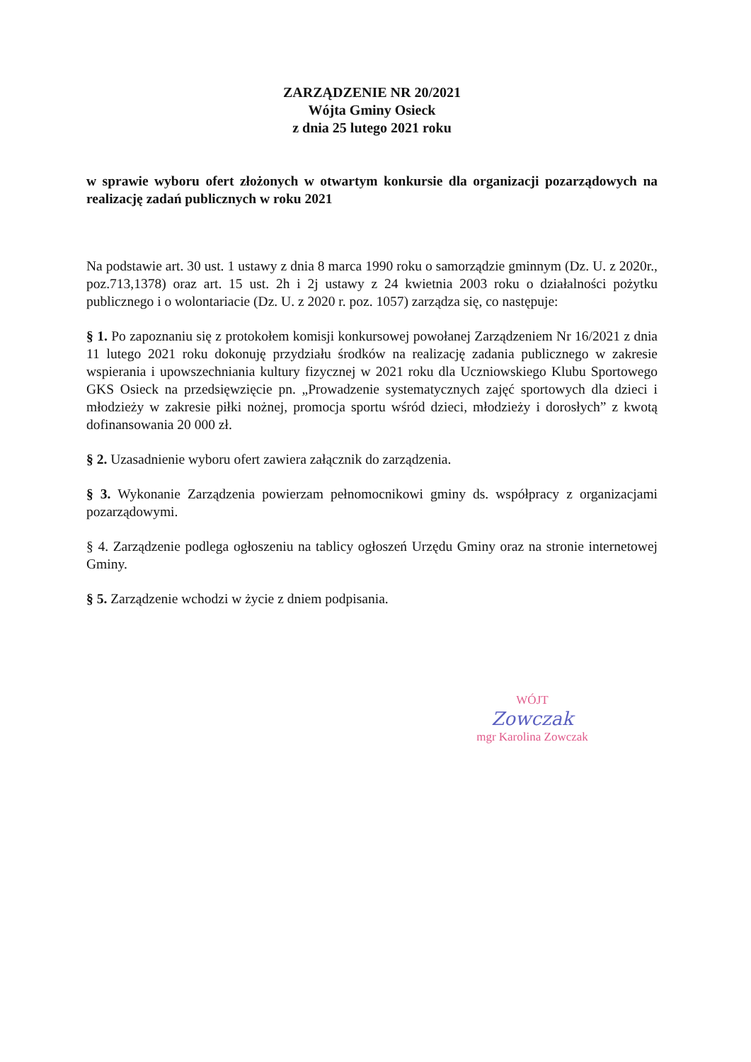ZARZĄDZENIE NR 20/2021
Wójta Gminy Osieck
z dnia 25 lutego 2021 roku
w sprawie wyboru ofert złożonych w otwartym konkursie dla organizacji pozarządowych na realizację zadań publicznych w roku 2021
Na podstawie art. 30 ust. 1 ustawy z dnia 8 marca 1990 roku o samorządzie gminnym (Dz. U. z 2020r., poz.713,1378) oraz art. 15 ust. 2h i 2j ustawy z 24 kwietnia 2003 roku o działalności pożytku publicznego i o wolontariacie (Dz. U. z 2020 r. poz. 1057) zarządza się, co następuje:
§ 1. Po zapoznaniu się z protokołem komisji konkursowej powołanej Zarządzeniem Nr 16/2021 z dnia 11 lutego 2021 roku dokonuję przydziału środków na realizację zadania publicznego w zakresie wspierania i upowszechniania kultury fizycznej w 2021 roku dla Uczniowskiego Klubu Sportowego GKS Osieck na przedsięwzięcie pn. „Prowadzenie systematycznych zajęć sportowych dla dzieci i młodzieży w zakresie piłki nożnej, promocja sportu wśród dzieci, młodzieży i dorosłych” z kwotą dofinansowania 20 000 zł.
§ 2. Uzasadnienie wyboru ofert zawiera załącznik do zarządzenia.
§ 3. Wykonanie Zarządzenia powierzam pełnomocnikowi gminy ds. współpracy z organizacjami pozarządowymi.
§ 4. Zarządzenie podlega ogłoszeniu na tablicy ogłoszeń Urzędu Gminy oraz na stronie internetowej Gminy.
§ 5. Zarządzenie wchodzi w życie z dniem podpisania.
WÓJT
Zowczak
mgr Karolina Zowczak